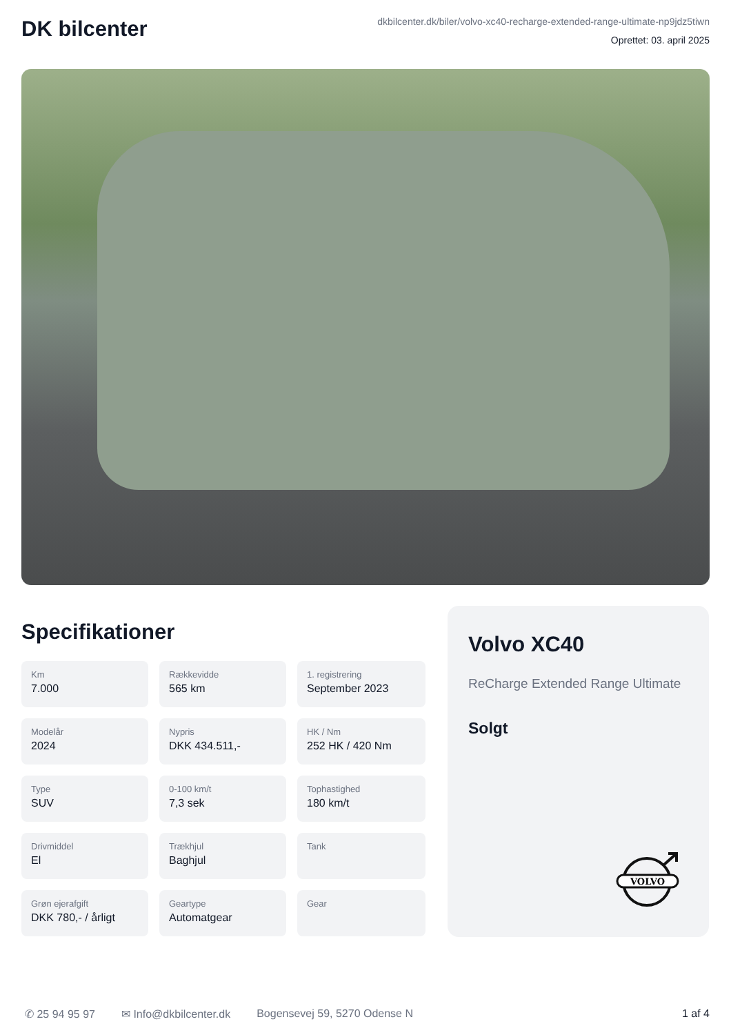DK bilcenter
dkbilcenter.dk/biler/volvo-xc40-recharge-extended-range-ultimate-np9jdz5tiwn
Oprettet: 03. april 2025
Specifikationer
Km
7.000
Rækkevidde
565 km
1. registrering
September 2023
Modelår
2024
Nypris
DKK 434.511,-
HK / Nm
252 HK / 420 Nm
Type
SUV
0-100 km/t
7,3 sek
Tophastighed
180 km/t
Drivmiddel
El
Trækhjul
Baghjul
Tank
Grøn ejerafgift
DKK 780,- / årligt
Geartype
Automatgear
Gear
Volvo XC40
ReCharge Extended Range Ultimate
Solgt
VOLVO
✆ 25 94 95 97 ✉ Info@dkbilcenter.dk Bogensevej 59, 5270 Odense N 1 af 4